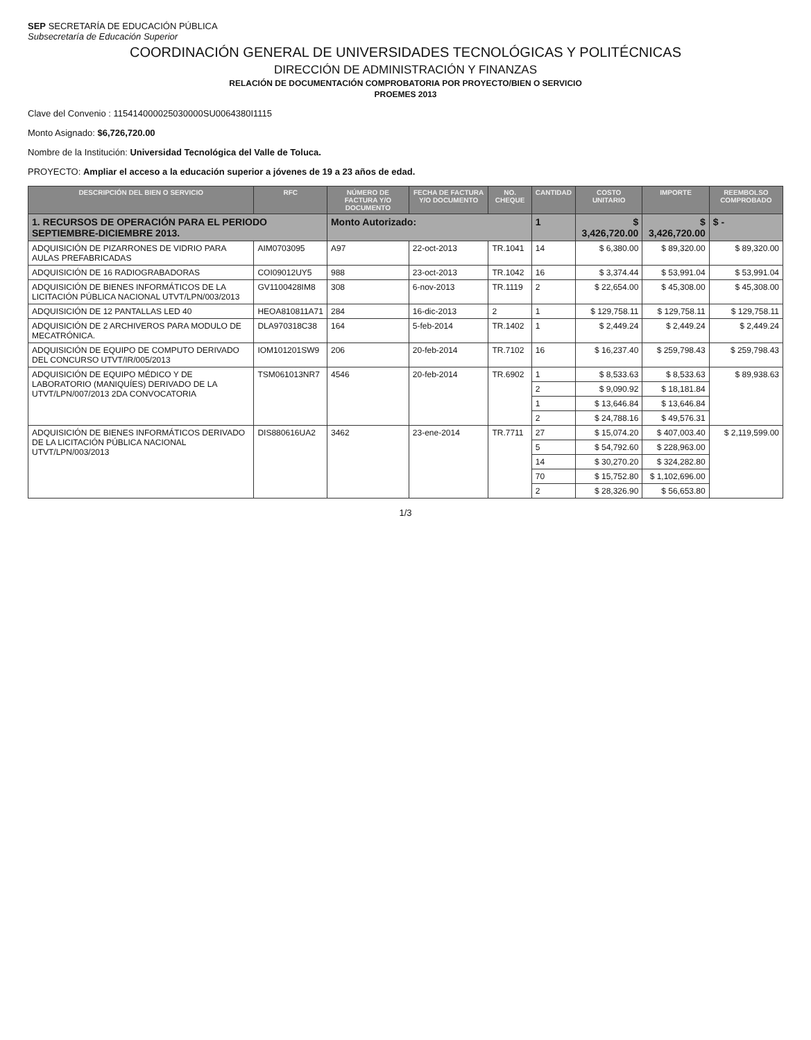SEP SECRETARÍA DE EDUCACIÓN PÚBLICA
Subsecretaría de Educación Superior
COORDINACIÓN GENERAL DE UNIVERSIDADES TECNOLÓGICAS Y POLITÉCNICAS
DIRECCIÓN DE ADMINISTRACIÓN Y FINANZAS
RELACIÓN DE DOCUMENTACIÓN COMPROBATORIA POR PROYECTO/BIEN O SERVICIO
PROEMES 2013
Clave del Convenio : 115414000025030000SU0064380I1115
Monto Asignado: $6,726,720.00
Nombre de la Institución: Universidad Tecnológica del Valle de Toluca.
PROYECTO: Ampliar el acceso a la educación superior a jóvenes de 19 a 23 años de edad.
| DESCRIPCIÓN DEL BIEN O SERVICIO | RFC | NÚMERO DE FACTURA Y/O DOCUMENTO | FECHA DE FACTURA Y/O DOCUMENTO | NO. CHEQUE | CANTIDAD | COSTO UNITARIO | IMPORTE | REEMBOLSO COMPROBADO |
| --- | --- | --- | --- | --- | --- | --- | --- | --- |
| 1. RECURSOS DE OPERACIÓN PARA EL PERIODO SEPTIEMBRE-DICIEMBRE 2013. | | Monto Autorizado: | | | 1 | $ 3,426,720.00 | $ 3,426,720.00 | $ - |
| ADQUISICIÓN DE PIZARRONES DE VIDRIO PARA AULAS PREFABRICADAS | AIM0703095 | A97 | 22-oct-2013 | TR.1041 | 14 | $ 6,380.00 | $ 89,320.00 | $ 89,320.00 |
| ADQUISICIÓN DE 16 RADIOGRABADORAS | COI09012UY5 | 988 | 23-oct-2013 | TR.1042 | 16 | $ 3,374.44 | $ 53,991.04 | $ 53,991.04 |
| ADQUISICIÓN DE BIENES INFORMÁTICOS DE LA LICITACIÓN PÚBLICA NACIONAL UTVT/LPN/003/2013 | GV1100428IM8 | 308 | 6-nov-2013 | TR.1119 | 2 | $ 22,654.00 | $ 45,308.00 | $ 45,308.00 |
| ADQUISICIÓN DE 12 PANTALLAS LED 40 | HEOA810811A71 | 284 | 16-dic-2013 | 2 | 1 | $ 129,758.11 | $ 129,758.11 | $ 129,758.11 |
| ADQUISICIÓN DE 2 ARCHIVEROS PARA MODULO DE MECATRÓNICA. | DLA970318C38 | 164 | 5-feb-2014 | TR.1402 | 1 | $ 2,449.24 | $ 2,449.24 | $ 2,449.24 |
| ADQUISICIÓN DE EQUIPO DE COMPUTO DERIVADO DEL CONCURSO UTVT/IR/005/2013 | IOM101201SW9 | 206 | 20-feb-2014 | TR.7102 | 16 | $ 16,237.40 | $ 259,798.43 | $ 259,798.43 |
| ADQUISICIÓN DE EQUIPO MÉDICO Y DE LABORATORIO (MANIQUÍES) DERIVADO DE LA UTVT/LPN/007/2013 2DA CONVOCATORIA | TSM061013NR7 | 4546 | 20-feb-2014 | TR.6902 | 1 | $ 8,533.63 | $ 8,533.63 | $ 89,938.63 |
| | | | | | 2 | $ 9,090.92 | $ 18,181.84 | |
| | | | | | 1 | $ 13,646.84 | $ 13,646.84 | |
| | | | | | 2 | $ 24,788.16 | $ 49,576.31 | |
| ADQUISICIÓN DE BIENES INFORMÁTICOS DERIVADO DE LA LICITACIÓN PÚBLICA NACIONAL UTVT/LPN/003/2013 | DIS880616UA2 | 3462 | 23-ene-2014 | TR.7711 | 27 | $ 15,074.20 | $ 407,003.40 | $ 2,119,599.00 |
| | | | | | 5 | $ 54,792.60 | $ 228,963.00 | |
| | | | | | 14 | $ 30,270.20 | $ 324,282.80 | |
| | | | | | 70 | $ 15,752.80 | $ 1,102,696.00 | |
| | | | | | 2 | $ 28,326.90 | $ 56,653.80 | |
1/3